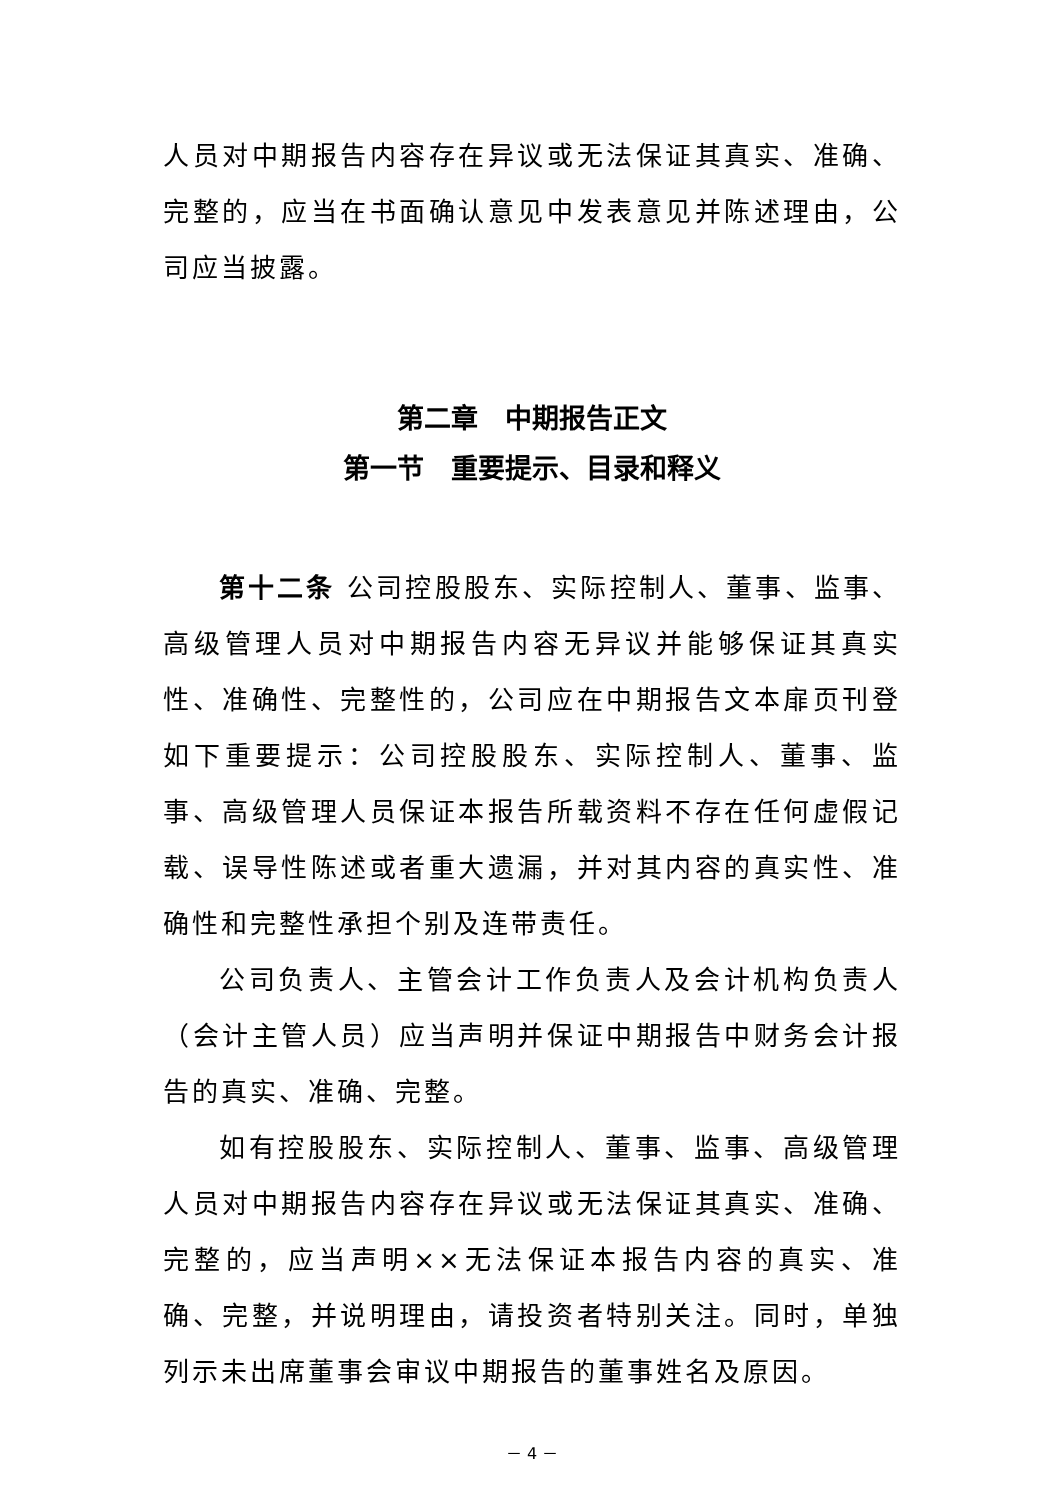人员对中期报告内容存在异议或无法保证其真实、准确、完整的，应当在书面确认意见中发表意见并陈述理由，公司应当披露。
第二章　中期报告正文
第一节　重要提示、目录和释义
第十二条 公司控股股东、实际控制人、董事、监事、高级管理人员对中期报告内容无异议并能够保证其真实性、准确性、完整性的，公司应在中期报告文本扉页刊登如下重要提示：公司控股股东、实际控制人、董事、监事、高级管理人员保证本报告所载资料不存在任何虚假记载、误导性陈述或者重大遗漏，并对其内容的真实性、准确性和完整性承担个别及连带责任。
公司负责人、主管会计工作负责人及会计机构负责人（会计主管人员）应当声明并保证中期报告中财务会计报告的真实、准确、完整。
如有控股股东、实际控制人、董事、监事、高级管理人员对中期报告内容存在异议或无法保证其真实、准确、完整的，应当声明××无法保证本报告内容的真实、准确、完整，并说明理由，请投资者特别关注。同时，单独列示未出席董事会审议中期报告的董事姓名及原因。
－ 4 －